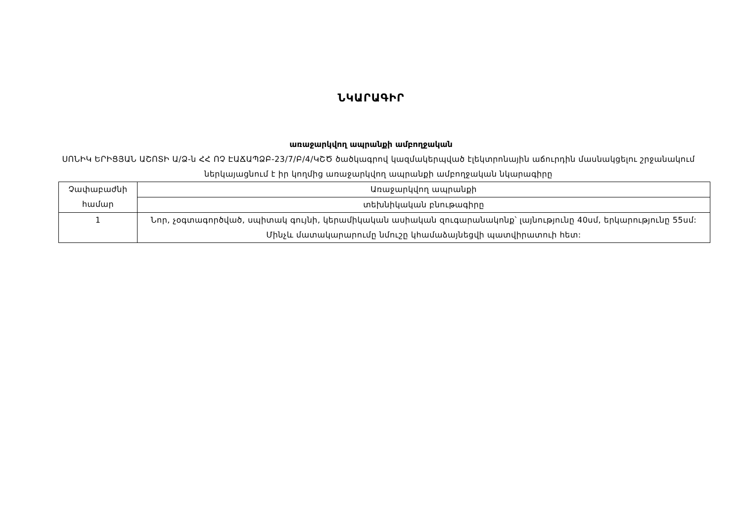ՆԿԱՐԱԳԻՐ
առաջարկվող ապրանքի ամբողջական
ՍՈՆԻԿ ԵՐԻՑՅԱՆ ԱՇՈՏԻ Ա/Ձ-ն ՀՀ ՈՉ ԷԱՃԱՊՁԲ-23/7/Բ/4/ԿՇԾ ծածկագրով կազմակերպված էլեկտրոնային աճուրդին մասնակցելու շրջանակում ներկայացնում է իր կողմից առաջարկվող ապրանքի ամբողջական նկարագիրը
| Չափաբաժնի համար | Առաջարկվող ապրանքի |
| | տեխնիկական բնութագիրը |
| 1 | Նոր, չօգտագործված, սպիտակ գույնի, կերամիկական ասիական զուգարանակոնք՝ լայնությունը 40սմ, երկարությունը 55սմ: Մինչև մատակարարումը նմուշը կհամաձայնեցվի պատվիրատուի հետ: |